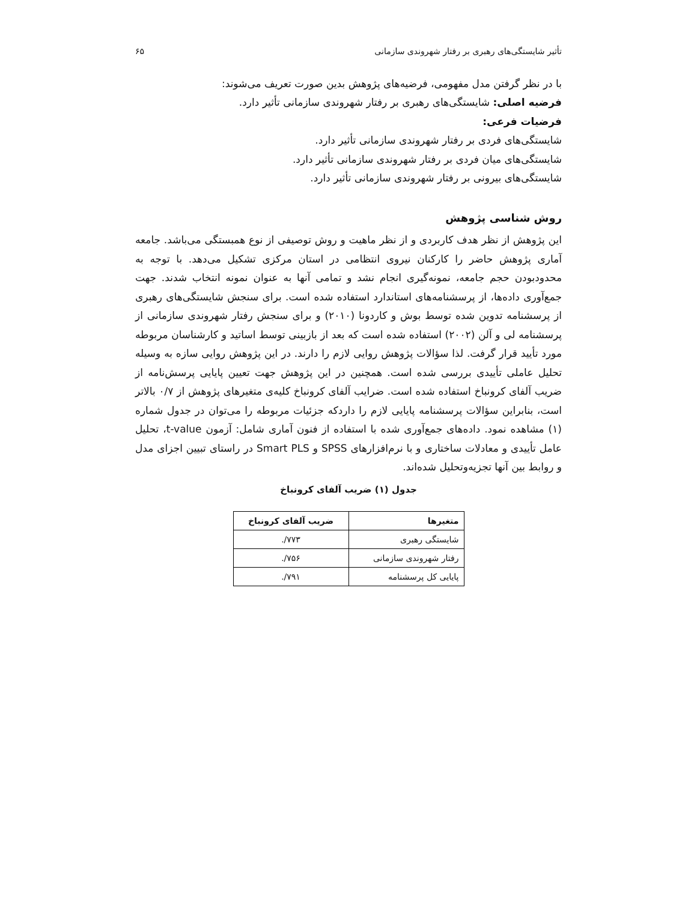تأثیر شایستگی‌های رهبری بر رفتار شهروندی سازمانی ۶۵
با در نظر گرفتن مدل مفهومی، فرضیه‌های پژوهش بدین صورت تعریف می‌شوند:
فرضیه اصلی: شایستگی‌های رهبری بر رفتار شهروندی سازمانی تأثیر دارد.
فرضیات فرعی:
شایستگی‌های فردی بر رفتار شهروندی سازمانی تأثیر دارد.
شایستگی‌های میان فردی بر رفتار شهروندی سازمانی تأثیر دارد.
شایستگی‌های بیرونی بر رفتار شهروندی سازمانی تأثیر دارد.
روش شناسی پژوهش
این پژوهش از نظر هدف کاربردی و از نظر ماهیت و روش توصیفی از نوع همبستگی می‌باشد. جامعه آماری پژوهش حاضر را کارکنان نیروی انتظامی در استان مرکزی تشکیل می‌دهد. با توجه به محدودبودن حجم جامعه، نمونه‌گیری انجام نشد و تمامی آنها به عنوان نمونه انتخاب شدند. جهت جمع‌آوری داده‌ها، از پرسشنامه‌های استاندارد استفاده شده است. برای سنجش شایستگی‌های رهبری از پرسشنامه تدوین شده توسط بوش و کاردونا (۲۰۱۰) و برای سنجش رفتار شهروندی سازمانی از پرسشنامه لی و آلن (۲۰۰۲) استفاده شده است که بعد از بازبینی توسط اساتید و کارشناسان مربوطه مورد تأیید قرار گرفت. لذا سؤالات پژوهش روایی لازم را دارند. در این پژوهش روایی سازه به وسیله تحلیل عاملی تأییدی بررسی شده است. همچنین در این پژوهش جهت تعیین پایایی پرسش‌نامه از ضریب آلفای کرونباخ استفاده شده است. ضرایب آلفای کرونباخ کلیه‌ی متغیرهای پژوهش از ۰/۷ بالاتر است، بنابراین سؤالات پرسشنامه پایایی لازم را داردکه جزئیات مربوطه را می‌توان در جدول شماره (۱) مشاهده نمود. داده‌های جمع‌آوری شده با استفاده از فنون آماری شامل: آزمون t-value، تحلیل عامل تأییدی و معادلات ساختاری و با نرم‌افزارهای SPSS و Smart PLS در راستای تبیین اجزای مدل و روابط بین آنها تجزیه‌وتحلیل شده‌اند.
جدول (۱) ضریب آلفای کرونباخ
| متغیرها | ضریب آلفای کرونباخ |
| --- | --- |
| شایستگی رهبری | ۷۷۳/. |
| رفتار شهروندی سازمانی | ۷۵۶/. |
| پایایی کل پرسشنامه | ۷۹۱/. |